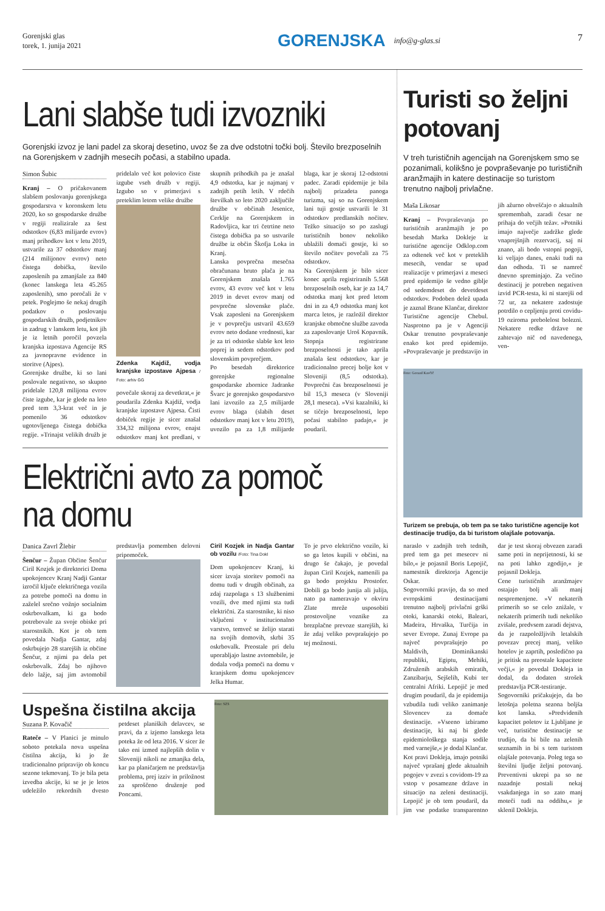Gorenjski glas
torek, 1. junija 2021
GORENJSKA
info@g-glas.si
7
Lani slabše tudi izvozniki
Gorenjski izvoz je lani padel za skoraj desetino, uvoz še za dve odstotni točki bolj. Število brezposelnih na Gorenjskem v zadnjih mesecih počasi, a stabilno upada.
Simon Šubic
Kranj – O pričakovanem slabšem poslovanju gorenjskega gospodarstva v koronskem letu 2020, ko so gospodarske družbe v regiji realizirale za šest odstotkov (6,83 milijarde evrov) manj prihodkov kot v letu 2019, ustvarile za 37 odstotkov manj (214 milijonov evrov) neto čistega dobička, število zaposlenih pa zmanjšale za 840 (konec lanskega leta 45.265 zaposlenih), smo poročali že v petek. Poglejmo še nekaj drugih podatkov o poslovanju gospodarskih družb, podjetnikov in zadrug v lanskem letu, kot jih je iz letnih poročil povzela kranjska izpostava Agencije RS za javnopravne evidence in storitve (Ajpes).
Gorenjske družbe, ki so lani poslovale negativno, so skupno pridelale 120,8 milijona evrov čiste izgube, kar je glede na leto pred tem 3,3-krat več in je pomenilo 36 odstotkov ugotovljenega čistega dobička regije. »Trinajst velikih družb je pridelalo več kot polovico čiste izgube vseh družb v regiji. Izgubo so v primerjavi s preteklim letom velike družbe
Zdenka Kajdiž, vodja kranjske izpostave Ajpesa / Foto: arhiv GG
povečale skoraj za devetkrat,« je poudarila Zdenka Kajdiž, vodja kranjske izpostave Ajpesa. Čisti dobiček regije je sicer znašal 334,32 milijona evrov, enajst odstotkov manj kot predlani, v skupnih prihodkih pa je znašal 4,9 odstotka, kar je najmanj v zadnjih petih letih. V rdečih številkah so leto 2020 zaključile družbe v občinah Jesenice, Cerklje na Gorenjskem in Radovljica, kar tri četrtine neto čistega dobička pa so ustvarile družbe iz občin Škofja Loka in Kranj.
Lanska povprečna mesečna obračunana bruto plača je na Gorenjskem znašala 1.765 evrov, 43 evrov več kot v letu 2019 in devet evrov manj od povprečne slovenske plače. Vsak zaposleni na Gorenjskem je v povprečju ustvaril 43.659 evrov neto dodane vrednosti, kar je za tri odstotke slabše kot leto poprej in sedem odstotkov pod slovenskim povprečjem.
Po besedah direktorice gorenjske regionalne gospodarske zbornice Jadranke Švarc je gorenjsko gospodarstvo lani izvozilo za 2,5 milijarde evrov blaga (slabih deset odstotkov manj kot v letu 2019), uvozilo pa za 1,8 milijarde blaga, kar je skoraj 12-odstotni padec. Zaradi epidemije je bila najbolj prizadeta panoga turizma, saj so na Gorenjskem lani tuji gostje ustvarili le 31 odstotkov predlanskih nočitev. Težko situacijo so po zaslugi turističnih bonov nekoliko ublažili domači gostje, ki so število nočitev povečali za 75 odstotkov.
Na Gorenjskem je bilo sicer konec aprila registriranih 5.568 brezposelnih oseb, kar je za 14,7 odstotka manj kot pred letom dni in za 4,9 odstotka manj kot marca letos, je razložil direktor kranjske območne službe zavoda za zaposlovanje Uroš Kopavnik. Stopnja registrirane brezposelnosti je tako aprila znašala šest odstotkov, kar je tradicionalno precej bolje kot v Sloveniji (8,5 odstotka). Povprečni čas brezposelnosti je bil 15,3 meseca (v Sloveniji 28,1 meseca). »Vsi kazalniki, ki se tičejo brezposelnosti, lepo počasi stabilno padajo,« je poudaril.
Električni avto za pomoč na domu
Danica Zavrl Žlebir
Šenčur – Župan Občine Šenčur Ciril Kozjek je direktorici Doma upokojencev Kranj Nadji Gantar izročil ključe električnega vozila za potrebe pomoči na domu in zaželel srečno vožnjo socialnim oskrbovalkam, ki ga bodo potrebovale za svoje obiske pri starostnikih. Kot je ob tem povedala Nadja Gantar, zdaj oskrbujejo 28 starejših iz občine Šenčur, z njimi pa dela pet oskrbovalk. Zdaj bo njihovo delo lažje, saj jim avtomobil predstavlja pomemben delovni pripomoček.
Ciril Kozjek in Nadja Gantar ob vozilu /Foto: Tina Dokl
Dom upokojencev Kranj, ki sicer izvaja storitev pomoči na domu tudi v drugih občinah, za zdaj razpolaga s 13 službenimi vozili, dve med njimi sta tudi električni. Za starostnike, ki niso vključeni v institucionalno varstvo, temveč se želijo starati na svojih domovih, skrbi 35 oskrbovalk. Preostale pri delu uporabljajo lastne avtomobile, je dodala vodja pomoči na domu v kranjskem domu upokojencev Jelka Humar.
To je prvo električno vozilo, ki so ga letos kupili v občini, na drugo še čakajo, je povedal župan Ciril Kozjek, namenili pa ga bodo projektu Prostofer. Dobili ga bodo junija ali julija, nato pa nameravajo v okviru Zlate mreže usposobiti prostovoljne voznike za brezplačne prevoze starejših, ki že zdaj veliko povprašujejo po tej možnosti.
Uspešna čistilna akcija
Suzana P. Kovačič
Rateče – V Planici je minulo soboto potekala nova uspešna čistilna akcija, ki jo že tradicionalno pripravijo ob koncu sezone tekmovanj. To je bila peta izvedba akcije, ki se je je letos udeležilo rekordnih dvesto petdeset planiških delavcev, se pravi, da z izjemo lanskega leta poteka že od leta 2016. V sicer že tako eni izmed najlepših dolin v Sloveniji nikoli ne zmanjka dela, kar pa planičarjem ne predstavlja problema, prej izziv in priložnost za sproščeno druženje pod Poncami.
Foto: SZS
Turisti so željni potovanj
V treh turističnih agencijah na Gorenjskem smo se pozanimali, kolikšno je povpraševanje po turističnih aranžmajih in katere destinacije so turistom trenutno najbolj privlačne.
Maša Likosar
Kranj – Povpraševanja po turističnih aranžmajih je po besedah Marka Dokleje iz turistične agencije Odklop.com za odtenek več kot v preteklih mesecih, vendar se upad realizacije v primerjavi z meseci pred epidemijo še vedno giblje od sedemdeset do devetdeset odstotkov. Podoben delež upada je zaznal Brane Klančar, direktor Turistične agencije Chebul. Nasprotno pa je v Agenciji Oskar trenutno povpraševanje enako kot pred epidemijo. »Povpraševanje je predstavijo in jih ažurno obveščajo o aktualnih spremembah, zaradi česar ne prihaja do večjih težav. »Potniki imajo največje zadržke glede vnaprejšnjih rezervacij, saj ni znano, ali bodo vstopni pogoji, ki veljajo danes, enaki tudi na dan odhoda. Ti se namreč dnevno spreminjajo. Za večino destinacij je potreben negativen izvid PCR-testa, ki ni starejši od 72 ur, za nekatere zadostuje potrdilo o cepljenju proti covidu-19 oziroma prebolelost bolezni. Nekatere redke države ne zahtevajo nič od navedenega, ven-
Foto: Gorazd Kavčič
Turizem se prebuja, ob tem pa se tako turistične agencije kot destinacije trudijo, da bi turistom olajšale potovanja.
naraslo v zadnjih treh tednih, pred tem ga pet mesecev ni bilo,« je pojasnil Boris Lepojič, namestnik direktorja Agencije Oskar.
Sogovorniki pravijo, da so med evropskimi destinacijami trenutno najbolj privlačni grški otoki, kanarski otoki, Baleari, Madeira, Hrvaška, Turčija in sever Evrope. Zunaj Evrope pa največ povprašujejo po Maldivih, Dominikanski republiki, Egiptu, Mehiki, Združenih arabskih emiratih, Zanzibarju, Sejšelih, Kubi ter centralni Afriki. Lepojič je med drugim poudaril, da je epidemija vzbudila tudi veliko zanimanje Slovencev za domače destinacije. »Vseeno izbiramo destinacije, ki naj bi glede epidemiološkega stanja sodile med varnejše,« je dodal Klančar.
Kot pravi Dokleja, imajo potniki največ vprašanj glede aktualnih pogojev v zvezi s covidom-19 za vstop v posamezne države in situacijo na zeleni destinaciji. Lepojič je ob tem poudaril, da jim vse podatke transparentno dar je test skoraj obvezen zaradi same poti in neprijetnosti, ki se na poti lahko zgodijo,« je pojasnil Dokleja.
Cene turističnih aranžmajev ostajajo bolj ali manj nespremenjene. »V nekaterih primerih so se celo znižale, v nekaterih primerih tudi nekoliko zvišale, predvsem zaradi dejstva, da je razpoložljivih letalskih povezav precej manj, veliko hotelov je zaprtih, posledično pa je pritisk na preostale kapacitete večji,« je povedal Dokleja in dodal, da dodaten strošek predstavlja PCR-testiranje.
Sogovorniki pričakujejo, da bo letošnja poletna sezona boljša kot lanska. »Predvidenih kapacitet poletov iz Ljubljane je več, turistične destinacije se trudijo, da bi bile na zelenih seznamih in bi s tem turistom olajšale potovanja. Poleg tega so številni ljudje željni potovanj. Preventivni ukrepi pa so ne nazadnje postali nekaj vsakdanjega in so zato manj moteči tudi na oddihu,« je sklenil Dokleja.